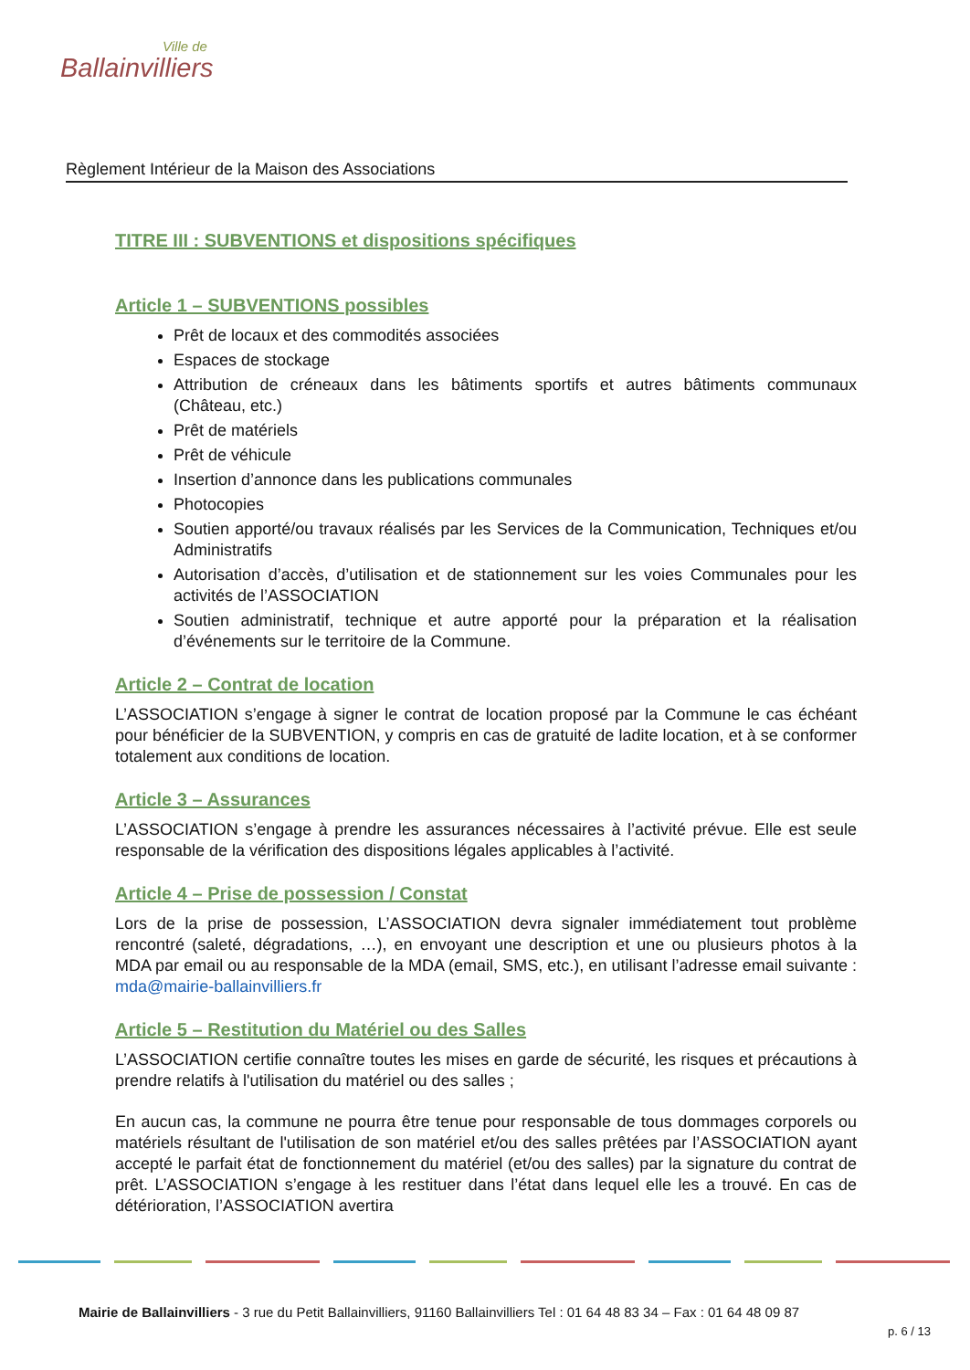Ville de
Ballainvilliers
Règlement Intérieur de la Maison des Associations
TITRE III : SUBVENTIONS et dispositions spécifiques
Article 1 – SUBVENTIONS possibles
Prêt de locaux et des commodités associées
Espaces de stockage
Attribution de créneaux dans les bâtiments sportifs et autres bâtiments communaux (Château, etc.)
Prêt de matériels
Prêt de véhicule
Insertion d’annonce dans les publications communales
Photocopies
Soutien apporté/ou travaux réalisés par les Services de la Communication, Techniques et/ou Administratifs
Autorisation d’accès, d’utilisation et de stationnement sur les voies Communales pour les activités de l’ASSOCIATION
Soutien administratif, technique et autre apporté pour la préparation et la réalisation d’événements sur le territoire de la Commune.
Article 2 – Contrat de location
L’ASSOCIATION s’engage à signer le contrat de location proposé par la Commune le cas échéant pour bénéficier de la SUBVENTION, y compris en cas de gratuité de ladite location, et à se conformer totalement aux conditions de location.
Article 3 – Assurances
L’ASSOCIATION s’engage à prendre les assurances nécessaires à l’activité prévue. Elle est seule responsable de la vérification des dispositions légales applicables à l’activité.
Article 4 – Prise de possession / Constat
Lors de la prise de possession, L’ASSOCIATION devra signaler immédiatement tout problème rencontré (saleté, dégradations, …), en envoyant une description et une ou plusieurs photos à la MDA par email ou au responsable de la MDA (email, SMS, etc.), en utilisant l’adresse email suivante : mda@mairie-ballainvilliers.fr
Article 5 – Restitution du Matériel ou des Salles
L’ASSOCIATION certifie connaître toutes les mises en garde de sécurité, les risques et précautions à prendre relatifs à l'utilisation du matériel ou des salles ;
En aucun cas, la commune ne pourra être tenue pour responsable de tous dommages corporels ou matériels résultant de l'utilisation de son matériel et/ou des salles prêtées par l’ASSOCIATION ayant accepté le parfait état de fonctionnement du matériel (et/ou des salles) par la signature du contrat de prêt. L’ASSOCIATION s’engage à les restituer dans l’état dans lequel elle les a trouvé. En cas de détérioration, l’ASSOCIATION avertira
Mairie de Ballainvilliers - 3 rue du Petit Ballainvilliers, 91160 Ballainvilliers Tel : 01 64 48 83 34 – Fax : 01 64 48 09 87
p. 6 / 13